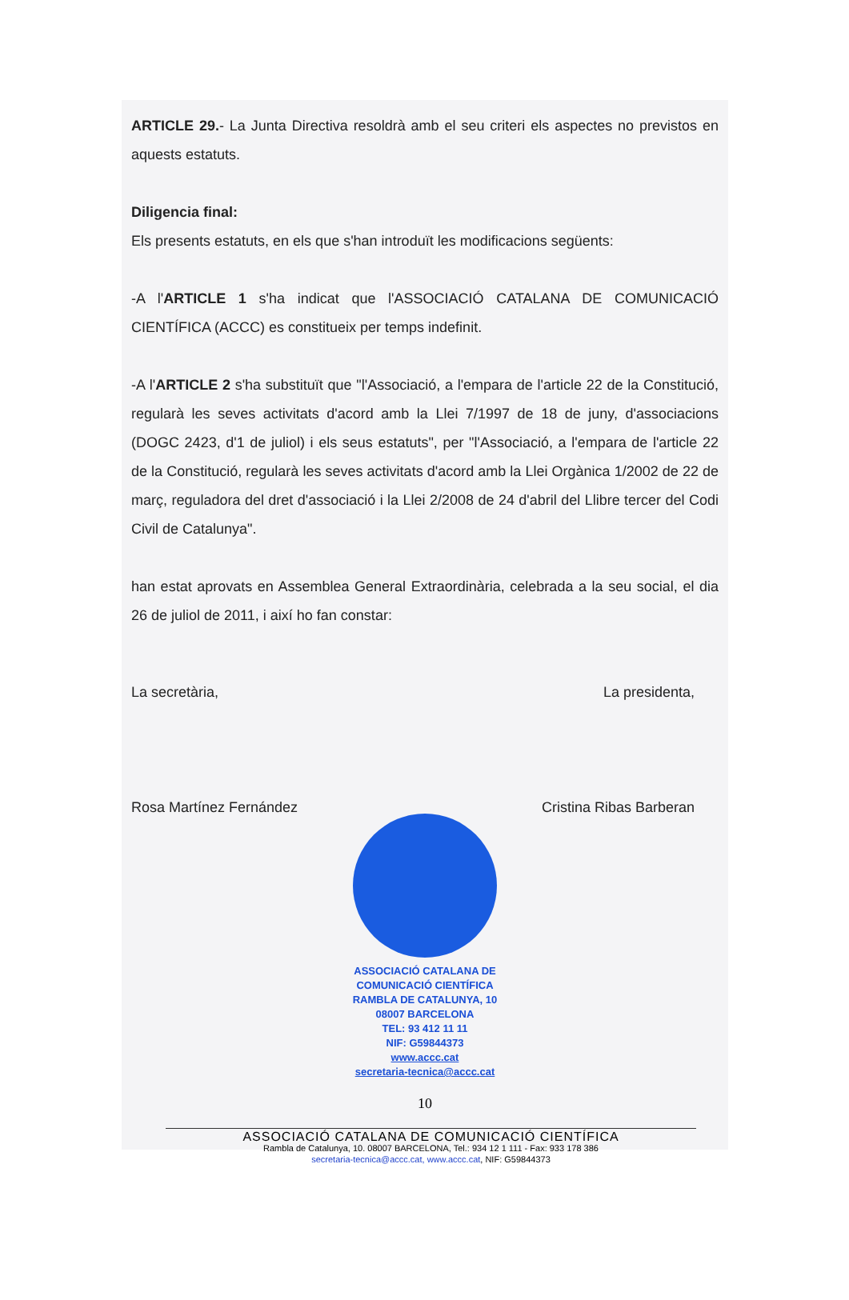ARTICLE 29.- La Junta Directiva resoldrà amb el seu criteri els aspectes no previstos en aquests estatuts.
Diligencia final:
Els presents estatuts, en els que s'han introduït les modificacions següents:
-A l'ARTICLE 1 s'ha indicat que l'ASSOCIACIÓ CATALANA DE COMUNICACIÓ CIENTÍFICA (ACCC) es constitueix per temps indefinit.
-A l'ARTICLE 2 s'ha substituït que "l'Associació, a l'empara de l'article 22 de la Constitució, regularà les seves activitats d'acord amb la Llei 7/1997 de 18 de juny, d'associacions (DOGC 2423, d'1 de juliol) i els seus estatuts", per "l'Associació, a l'empara de l'article 22 de la Constitució, regularà les seves activitats d'acord amb la Llei Orgànica 1/2002 de 22 de març, reguladora del dret d'associació i la Llei 2/2008 de 24 d'abril del Llibre tercer del Codi Civil de Catalunya".
han estat aprovats en Assemblea General Extraordinària, celebrada a la seu social, el dia 26 de juliol de 2011, i així ho fan constar:
La secretària,
Rosa Martínez Fernández
La presidenta,
Cristina Ribas Barberan
ASSOCIACIÓ CATALANA DE
COMUNICACIÓ CIENTÍFICA
RAMBLA DE CATALUNYA, 10
08007 BARCELONA
TEL: 93 412 11 11
NIF: G59844373
www.accc.cat
secretaria-tecnica@accc.cat
10
ASSOCIACIÓ CATALANA DE COMUNICACIÓ CIENTÍFICA
Rambla de Catalunya, 10. 08007 BARCELONA, Tel.: 934 12 1 111 - Fax: 933 178 386
secretaria-tecnica@accc.cat, www.accc.cat, NIF: G59844373